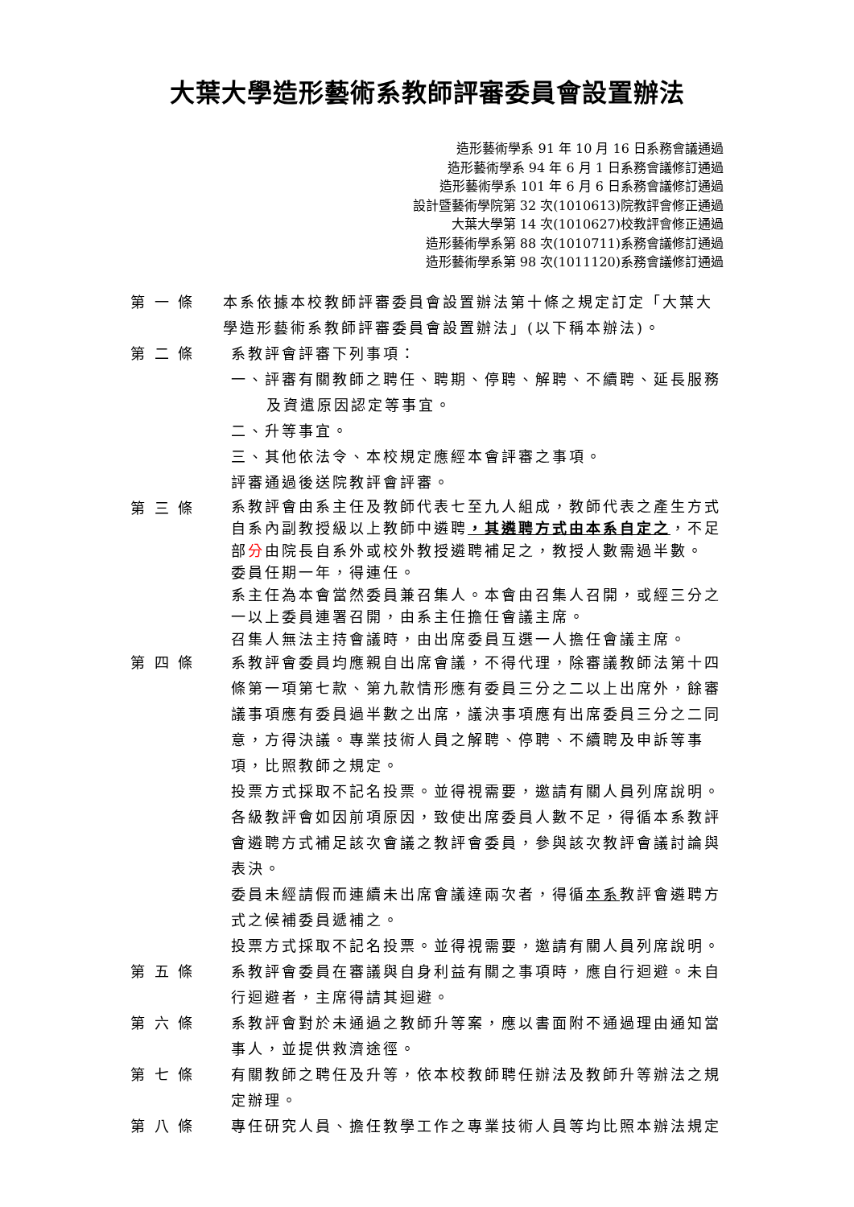大葉大學造形藝術系教師評審委員會設置辦法
造形藝術學系 91 年 10 月 16 日系務會議通過
造形藝術學系 94 年 6 月 1 日系務會議修訂通過
造形藝術學系 101 年 6 月 6 日系務會議修訂通過
設計暨藝術學院第 32 次(1010613)院教評會修正通過
大葉大學第 14 次(1010627)校教評會修正通過
造形藝術學系第 88 次(1010711)系務會議修訂通過
造形藝術學系第 98 次(1011120)系務會議修訂通過
第 一 條 本系依據本校教師評審委員會設置辦法第十條之規定訂定「大葉大學造形藝術系教師評審委員會設置辦法」(以下稱本辦法)。
第 二 條 系教評會評審下列事項：
一、評審有關教師之聘任、聘期、停聘、解聘、不續聘、延長服務及資遣原因認定等事宜。
二、升等事宜。
三、其他依法令、本校規定應經本會評審之事項。
評審通過後送院教評會評審。
第 三 條
系教評會由系主任及教師代表七至九人組成，教師代表之產生方式自系內副教授級以上教師中遴聘，其遴聘方式由本系自定之，不足部分由院長自系外或校外教授遴聘補足之，教授人數需過半數。
委員任期一年，得連任。
系主任為本會當然委員兼召集人。本會由召集人召開，或經三分之一以上委員連署召開，由系主任擔任會議主席。
召集人無法主持會議時，由出席委員互選一人擔任會議主席。
第 四 條 系教評會委員均應親自出席會議，不得代理，除審議教師法第十四條第一項第七款、第九款情形應有委員三分之二以上出席外，餘審議事項應有委員過半數之出席，議決事項應有出席委員三分之二同意，方得決議。專業技術人員之解聘、停聘、不續聘及申訴等事項，比照教師之規定。
投票方式採取不記名投票。並得視需要，邀請有關人員列席說明。
各級教評會如因前項原因，致使出席委員人數不足，得循本系教評會遴聘方式補足該次會議之教評會委員，參與該次教評會議討論與表決。
委員未經請假而連續未出席會議達兩次者，得循本系教評會遴聘方式之候補委員遞補之。
投票方式採取不記名投票。並得視需要，邀請有關人員列席說明。
第 五 條 系教評會委員在審議與自身利益有關之事項時，應自行迴避。未自行迴避者，主席得請其迴避。
第 六 條 系教評會對於未通過之教師升等案，應以書面附不通過理由通知當事人，並提供救濟途徑。
第 七 條 有關教師之聘任及升等，依本校教師聘任辦法及教師升等辦法之規定辦理。
第 八 條 專任研究人員、擔任教學工作之專業技術人員等均比照本辦法規定